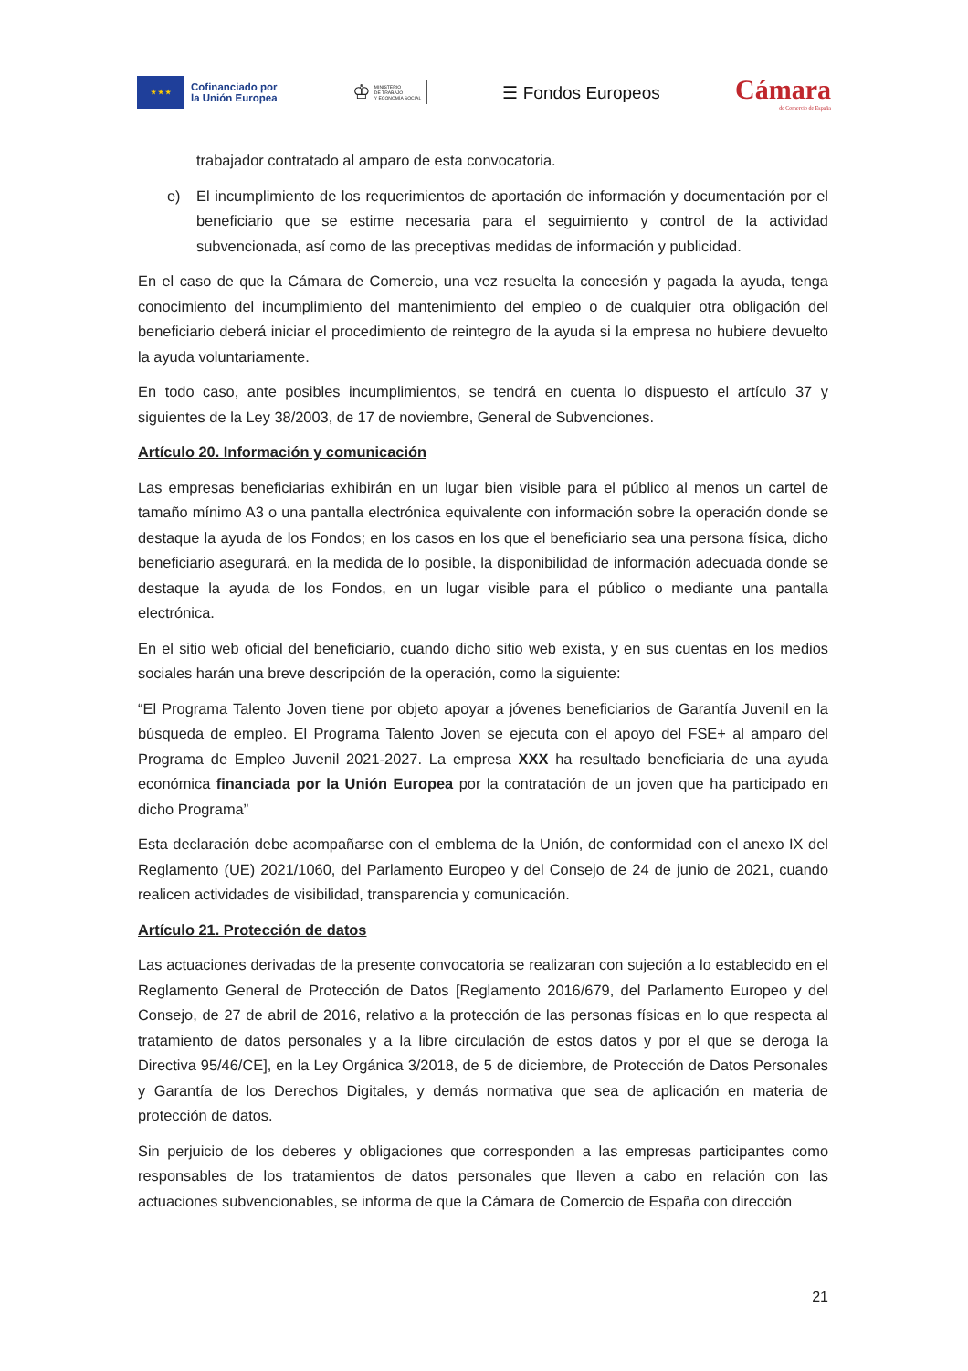★ ★ ★
Cofinanciado por
la Unión Europea
♔ MINISTERIO
DE TRABAJO
Y ECONOMÍA SOCIAL
☰ Fondos Europeos
Cámara
de Comercio de España
trabajador contratado al amparo de esta convocatoria.
e) El incumplimiento de los requerimientos de aportación de información y documentación por el beneficiario que se estime necesaria para el seguimiento y control de la actividad subvencionada, así como de las preceptivas medidas de información y publicidad.
En el caso de que la Cámara de Comercio, una vez resuelta la concesión y pagada la ayuda, tenga conocimiento del incumplimiento del mantenimiento del empleo o de cualquier otra obligación del beneficiario deberá iniciar el procedimiento de reintegro de la ayuda si la empresa no hubiere devuelto la ayuda voluntariamente.
En todo caso, ante posibles incumplimientos, se tendrá en cuenta lo dispuesto el artículo 37 y siguientes de la Ley 38/2003, de 17 de noviembre, General de Subvenciones.
Artículo 20. Información y comunicación
Las empresas beneficiarias exhibirán en un lugar bien visible para el público al menos un cartel de tamaño mínimo A3 o una pantalla electrónica equivalente con información sobre la operación donde se destaque la ayuda de los Fondos; en los casos en los que el beneficiario sea una persona física, dicho beneficiario asegurará, en la medida de lo posible, la disponibilidad de información adecuada donde se destaque la ayuda de los Fondos, en un lugar visible para el público o mediante una pantalla electrónica.
En el sitio web oficial del beneficiario, cuando dicho sitio web exista, y en sus cuentas en los medios sociales harán una breve descripción de la operación, como la siguiente:
“El Programa Talento Joven tiene por objeto apoyar a jóvenes beneficiarios de Garantía Juvenil en la búsqueda de empleo. El Programa Talento Joven se ejecuta con el apoyo del FSE+ al amparo del Programa de Empleo Juvenil 2021-2027. La empresa XXX ha resultado beneficiaria de una ayuda económica financiada por la Unión Europea por la contratación de un joven que ha participado en dicho Programa”
Esta declaración debe acompañarse con el emblema de la Unión, de conformidad con el anexo IX del Reglamento (UE) 2021/1060, del Parlamento Europeo y del Consejo de 24 de junio de 2021, cuando realicen actividades de visibilidad, transparencia y comunicación.
Artículo 21. Protección de datos
Las actuaciones derivadas de la presente convocatoria se realizaran con sujeción a lo establecido en el Reglamento General de Protección de Datos [Reglamento 2016/679, del Parlamento Europeo y del Consejo, de 27 de abril de 2016, relativo a la protección de las personas físicas en lo que respecta al tratamiento de datos personales y a la libre circulación de estos datos y por el que se deroga la Directiva 95/46/CE], en la Ley Orgánica 3/2018, de 5 de diciembre, de Protección de Datos Personales y Garantía de los Derechos Digitales, y demás normativa que sea de aplicación en materia de protección de datos.
Sin perjuicio de los deberes y obligaciones que corresponden a las empresas participantes como responsables de los tratamientos de datos personales que lleven a cabo en relación con las actuaciones subvencionables, se informa de que la Cámara de Comercio de España con dirección
21